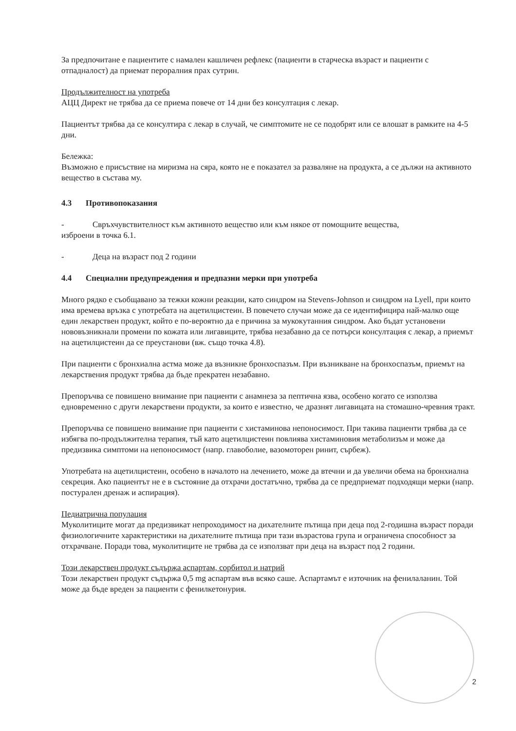За предпочитане е пациентите с намален кашличен рефлекс (пациенти в старческа възраст и пациенти с отпадналост) да приемат пероралния прах сутрин.
Продължителност на употреба
АЦЦ Директ не трябва да се приема повече от 14 дни без консултация с лекар.
Пациентът трябва да се консултира с лекар в случай, че симптомите не се подобрят или се влошат в рамките на 4-5 дни.
Бележка:
Възможно е присъствие на миризма на сяра, която не е показател за разваляне на продукта, а се дължи на активното вещество в състава му.
4.3 Противопоказания
- Свръхчувствителност към активното вещество или към някое от помощните вещества,
изброени в точка 6.1.
- Деца на възраст под 2 години
4.4 Специални предупреждения и предпазни мерки при употреба
Много рядко е съобщавано за тежки кожни реакции, като синдром на Stevens-Johnson и синдром на Lyell, при които има времева връзка с употребата на ацетилцистеин. В повечето случаи може да се идентифицира най-малко още един лекарствен продукт, който е по-вероятно да е причина за мукокутанния синдром. Ако бъдат установени нововъзникнали промени по кожата или лигавиците, трябва незабавно да се потърси консултация с лекар, а приемът на ацетилцистеин да се преустанови (вж. също точка 4.8).
При пациенти с бронхиална астма може да възникне бронхоспазъм. При възникване на бронхоспазъм, приемът на лекарствения продукт трябва да бъде прекратен незабавно.
Препоръчва се повишено внимание при пациенти с анамнеза за пептична язва, особено когато се използва едновременно с други лекарствени продукти, за които е известно, че дразнят лигавицата на стомашно-чревния тракт.
Препоръчва се повишено внимание при пациенти с хистаминова непоносимост. При такива пациенти трябва да се избягва по-продължителна терапия, тъй като ацетилцистеин повлиява хистаминовия метаболизъм и може да предизвика симптоми на непоносимост (напр. главоболие, вазомоторен ринит, сърбеж).
Употребата на ацетилцистеин, особено в началото на лечението, може да втечни и да увеличи обема на бронхиална секреция. Ако пациентът не е в състояние да отхрачи достатъчно, трябва да се предприемат подходящи мерки (напр. постурален дренаж и аспирация).
Педиатрична популация
Муколитиците могат да предизвикат непроходимост на дихателните пътища при деца под 2-годишна възраст поради физиологичните характеристики на дихателните пътища при тази възрастова група и ограничена способност за отхрачване. Поради това, муколитиците не трябва да се използват при деца на възраст под 2 години.
Този лекарствен продукт съдържа аспартам, сорбитол и натрий
Този лекарствен продукт съдържа 0,5 mg аспартам във всяко саше. Аспартамът е източник на фенилаланин. Той може да бъде вреден за пациенти с фенилкетонурия.
2